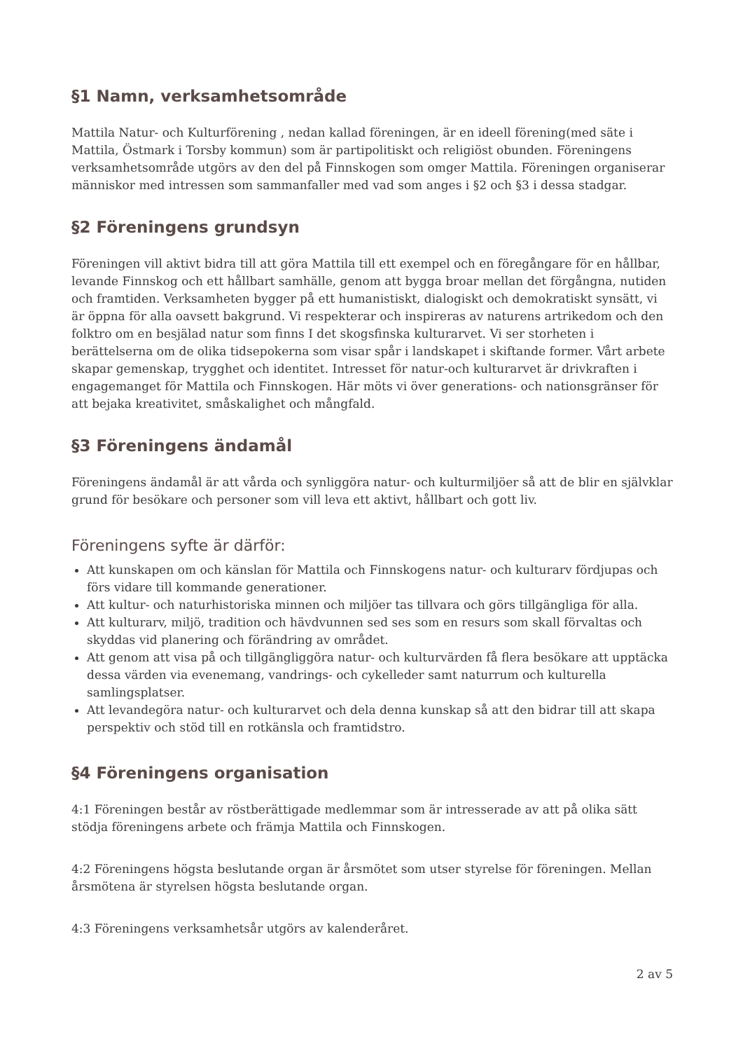§1 Namn, verksamhetsområde
Mattila Natur- och Kulturförening , nedan kallad föreningen, är en ideell förening(med säte i Mattila, Östmark i Torsby kommun) som är partipolitiskt och religiöst obunden. Föreningens verksamhetsområde utgörs av den del på Finnskogen som omger Mattila. Föreningen organiserar människor med intressen som sammanfaller med vad som anges i §2 och §3 i dessa stadgar.
§2 Föreningens grundsyn
Föreningen vill aktivt bidra till att göra Mattila till ett exempel och en föregångare för en hållbar, levande Finnskog och ett hållbart samhälle, genom att bygga broar mellan det förgångna, nutiden och framtiden. Verksamheten bygger på ett humanistiskt, dialogiskt och demokratiskt synsätt, vi är öppna för alla oavsett bakgrund. Vi respekterar och inspireras av naturens artrikedom och den folktro om en besjälad natur som finns I det skogsfinska kulturarvet. Vi ser storheten i berättelserna om de olika tidsepokerna som visar spår i landskapet i skiftande former. Vårt arbete skapar gemenskap, trygghet och identitet. Intresset för natur-och kulturarvet är drivkraften i engagemanget för Mattila och Finnskogen. Här möts vi över generations- och nationsgränser för att bejaka kreativitet, småskalighet och mångfald.
§3 Föreningens ändamål
Föreningens ändamål är att vårda och synliggöra natur- och kulturmiljöer så att de blir en självklar grund för besökare och personer som vill leva ett aktivt, hållbart och gott liv.
Föreningens syfte är därför:
Att kunskapen om och känslan för Mattila och Finnskogens natur- och kulturarv fördjupas och förs vidare till kommande generationer.
Att kultur- och naturhistoriska minnen och miljöer tas tillvara och görs tillgängliga för alla.
Att kulturarv, miljö, tradition och hävdvunnen sed ses som en resurs som skall förvaltas och skyddas vid planering och förändring av området.
Att genom att visa på och tillgängliggöra natur- och kulturvärden få flera besökare att upptäcka dessa värden via evenemang, vandrings- och cykelleder samt naturrum och kulturella samlingsplatser.
Att levandegöra natur- och kulturarvet och dela denna kunskap så att den bidrar till att skapa perspektiv och stöd till en rotkänsla och framtidstro.
§4 Föreningens organisation
4:1 Föreningen består av röstberättigade medlemmar som är intresserade av att på olika sätt stödja föreningens arbete och främja Mattila och Finnskogen.
4:2 Föreningens högsta beslutande organ är årsmötet som utser styrelse för föreningen. Mellan årsmötena är styrelsen högsta beslutande organ.
4:3 Föreningens verksamhetsår utgörs av kalenderåret.
2 av 5